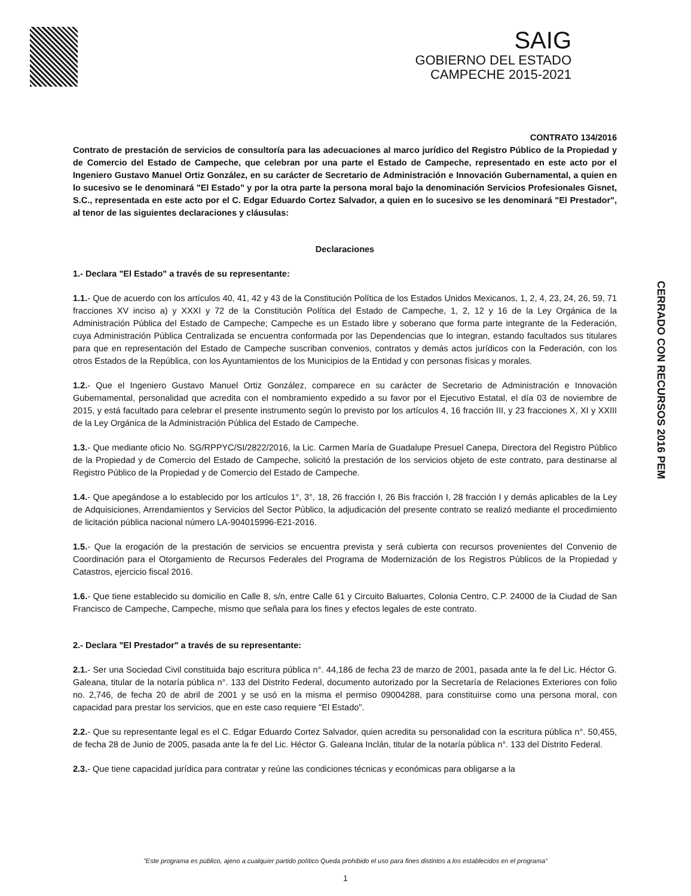SAIG
GOBIERNO DEL ESTADO
CAMPECHE 2015-2021
CONTRATO 134/2016
Contrato de prestación de servicios de consultoría para las adecuaciones al marco jurídico del Registro Público de la Propiedad y de Comercio del Estado de Campeche, que celebran por una parte el Estado de Campeche, representado en este acto por el Ingeniero Gustavo Manuel Ortiz González, en su carácter de Secretario de Administración e Innovación Gubernamental, a quien en lo sucesivo se le denominará "El Estado" y por la otra parte la persona moral bajo la denominación Servicios Profesionales Gisnet, S.C., representada en este acto por el C. Edgar Eduardo Cortez Salvador, a quien en lo sucesivo se les denominará "El Prestador", al tenor de las siguientes declaraciones y cláusulas:
Declaraciones
1.- Declara "El Estado" a través de su representante:
1.1.- Que de acuerdo con los artículos 40, 41, 42 y 43 de la Constitución Política de los Estados Unidos Mexicanos, 1, 2, 4, 23, 24, 26, 59, 71 fracciones XV inciso a) y XXXI y 72 de la Constitución Política del Estado de Campeche, 1, 2, 12 y 16 de la Ley Orgánica de la Administración Pública del Estado de Campeche; Campeche es un Estado libre y soberano que forma parte integrante de la Federación, cuya Administración Pública Centralizada se encuentra conformada por las Dependencias que lo integran, estando facultados sus titulares para que en representación del Estado de Campeche suscriban convenios, contratos y demás actos jurídicos con la Federación, con los otros Estados de la República, con los Ayuntamientos de los Municipios de la Entidad y con personas físicas y morales.
1.2.- Que el Ingeniero Gustavo Manuel Ortiz González, comparece en su carácter de Secretario de Administración e Innovación Gubernamental, personalidad que acredita con el nombramiento expedido a su favor por el Ejecutivo Estatal, el día 03 de noviembre de 2015, y está facultado para celebrar el presente instrumento según lo previsto por los artículos 4, 16 fracción III, y 23 fracciones X, XI y XXIII de la Ley Orgánica de la Administración Pública del Estado de Campeche.
1.3.- Que mediante oficio No. SG/RPPYC/SI/2822/2016, la Lic. Carmen María de Guadalupe Presuel Canepa, Directora del Registro Público de la Propiedad y de Comercio del Estado de Campeche, solicitó la prestación de los servicios objeto de este contrato, para destinarse al Registro Público de la Propiedad y de Comercio del Estado de Campeche.
1.4.- Que apegándose a lo establecido por los artículos 1°, 3°, 18, 26 fracción I, 26 Bis fracción I, 28 fracción I y demás aplicables de la Ley de Adquisiciones, Arrendamientos y Servicios del Sector Público, la adjudicación del presente contrato se realizó mediante el procedimiento de licitación pública nacional número LA-904015996-E21-2016.
1.5.- Que la erogación de la prestación de servicios se encuentra prevista y será cubierta con recursos provenientes del Convenio de Coordinación para el Otorgamiento de Recursos Federales del Programa de Modernización de los Registros Públicos de la Propiedad y Catastros, ejercicio fiscal 2016.
1.6.- Que tiene establecido su domicilio en Calle 8, s/n, entre Calle 61 y Circuito Baluartes, Colonia Centro, C.P. 24000 de la Ciudad de San Francisco de Campeche, Campeche, mismo que señala para los fines y efectos legales de este contrato.
2.- Declara "El Prestador" a través de su representante:
2.1.- Ser una Sociedad Civil constituida bajo escritura pública n°. 44,186 de fecha 23 de marzo de 2001, pasada ante la fe del Lic. Héctor G. Galeana, titular de la notaría pública n°. 133 del Distrito Federal, documento autorizado por la Secretaría de Relaciones Exteriores con folio no. 2,746, de fecha 20 de abril de 2001 y se usó en la misma el permiso 09004288, para constituirse como una persona moral, con capacidad para prestar los servicios, que en este caso requiere "El Estado".
2.2.- Que su representante legal es el C. Edgar Eduardo Cortez Salvador, quien acredita su personalidad con la escritura pública n°. 50,455, de fecha 28 de Junio de 2005, pasada ante la fe del Lic. Héctor G. Galeana Inclán, titular de la notaría pública n°. 133 del Distrito Federal.
2.3.- Que tiene capacidad jurídica para contratar y reúne las condiciones técnicas y económicas para obligarse a la
CERRADO CON RECURSOS 2016 PEM
"Este programa es público, ajeno a cualquier partido político Queda prohibido el uso para fines distintos a los establecidos en el programa"
1